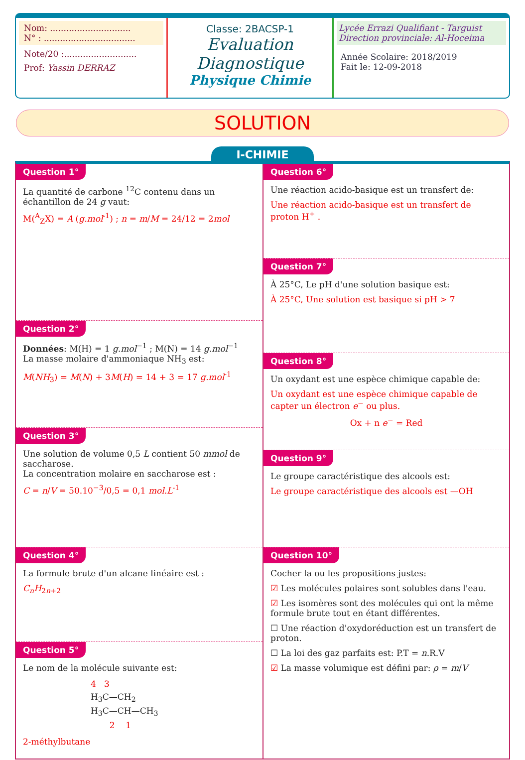Nom: ..............................
N° : ..................................
Note/20 :...........................
Prof: Yassin DERRAZ
Classe: 2BACSP-1
Evaluation Diagnostique
Physique Chimie
Lycée Errazi Qualifiant - Targuist
Direction provinciale: Al-Hoceima
Année Scolaire: 2018/2019
Fait le: 12-09-2018
SOLUTION
I-CHIMIE
Question 1°
La quantité de carbone <sup>12</sup>C contenu dans un échantillon de 24 g vaut:
M(<sup>A</sup><sub>Z</sub>X) = A (g.mol<sup>-1</sup>) ; n = m/M = 24/12 = 2mol
Question 2°
Données: M(H) = 1 g.mol<sup>−1</sup> ; M(N) = 14 g.mol<sup>−1</sup>
La masse molaire d'ammoniaque NH<sub>3</sub> est:
M(NH<sub>3</sub>) = M(N) + 3M(H) = 14 + 3 = 17 g.mol<sup>-1</sup>
Question 3°
Une solution de volume 0,5 L contient 50 mmol de saccharose.
La concentration molaire en saccharose est :
C = n/V = 50.10<sup>−3</sup>/0,5 = 0,1 mol.L<sup>-1</sup>
Question 4°
La formule brute d'un alcane linéaire est :
C<sub>n</sub>H<sub>2n+2</sub>
Question 5°
Le nom de la molécule suivante est:
4 3
H<sub>3</sub>C—CH<sub>2</sub>
H<sub>3</sub>C—CH—CH<sub>3</sub>
2 1
2-méthylbutane
Question 6°
Une réaction acido-basique est un transfert de:
Une réaction acido-basique est un transfert de proton H<sup>+</sup> .
Question 7°
À 25°C, Le pH d'une solution basique est:
À 25°C, Une solution est basique si pH > 7
Question 8°
Un oxydant est une espèce chimique capable de:
Un oxydant est une espèce chimique capable de capter un électron e<sup>−</sup> ou plus.
Ox + n e<sup>−</sup> = Red
Question 9°
Le groupe caractéristique des alcools est:
Le groupe caractéristique des alcools est —OH
Question 10°
Cocher la ou les propositions justes:
☑ Les molécules polaires sont solubles dans l'eau.
☑ Les isomères sont des molécules qui ont la même formule brute tout en étant différentes.
☐ Une réaction d'oxydoréduction est un transfert de proton.
☐ La loi des gaz parfaits est: P.T = n.R.V
☑ La masse volumique est défini par: ρ = m/V